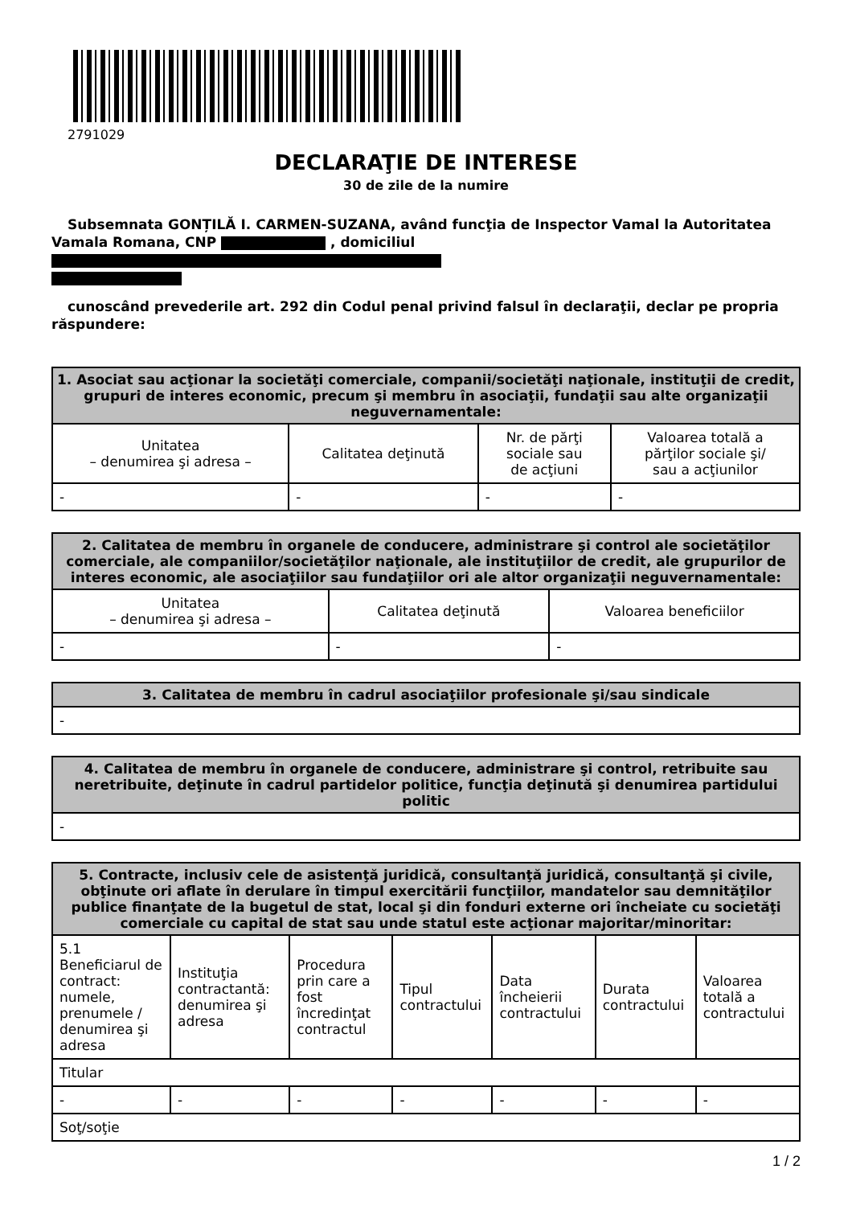2791029
DECLARAŢIE DE INTERESE
30 de zile de la numire
Subsemnata GONȚILĂ I. CARMEN-SUZANA, având funcţia de Inspector Vamal la Autoritatea Vamala Romana, CNP , domiciliul
cunoscând prevederile art. 292 din Codul penal privind falsul în declaraţii, declar pe propria răspundere:
| 1. Asociat sau acţionar la societăţi comerciale, companii/societăţi naţionale, instituţii de credit, grupuri de interes economic, precum şi membru în asociaţii, fundaţii sau alte organizaţii neguvernamentale: | | | |
| --- | --- | --- | --- |
| Unitatea – denumirea şi adresa – | Calitatea deţinută | Nr. de părţi sociale sau de acţiuni | Valoarea totală a părţilor sociale şi/ sau a acţiunilor |
| - | - | - | - |
| 2. Calitatea de membru în organele de conducere, administrare şi control ale societăţilor comerciale, ale companiilor/societăţilor naţionale, ale instituţiilor de credit, ale grupurilor de interes economic, ale asociaţiilor sau fundaţiilor ori ale altor organizaţii neguvernamentale: | | |
| --- | --- | --- |
| Unitatea – denumirea şi adresa – | Calitatea deţinută | Valoarea beneficiilor |
| - | - | - |
| 3. Calitatea de membru în cadrul asociaţiilor profesionale şi/sau sindicale |
| --- |
| - |
| 4. Calitatea de membru în organele de conducere, administrare şi control, retribuite sau neretribuite, deţinute în cadrul partidelor politice, funcţia deţinută şi denumirea partidului politic |
| --- |
| - |
| 5. Contracte, inclusiv cele de asistenţă juridică, consultanţă juridică, consultanţă şi civile, obţinute ori aflate în derulare în timpul exercitării funcţiilor, mandatelor sau demnităţilor publice finanţate de la bugetul de stat, local şi din fonduri externe ori încheiate cu societăţi comerciale cu capital de stat sau unde statul este acţionar majoritar/minoritar: | | | | | | |
| --- | --- | --- | --- | --- | --- | --- |
| 5.1 Beneficiarul de contract: numele, prenumele / denumirea şi adresa | Instituţia contractantă: denumirea şi adresa | Procedura prin care a fost încredinţat contractul | Tipul contractului | Data încheierii contractului | Durata contractului | Valoarea totală a contractului |
| Titular | | | | | | |
| - | - | - | - | - | - | - |
| Soţ/soţie | | | | | | |
1 / 2